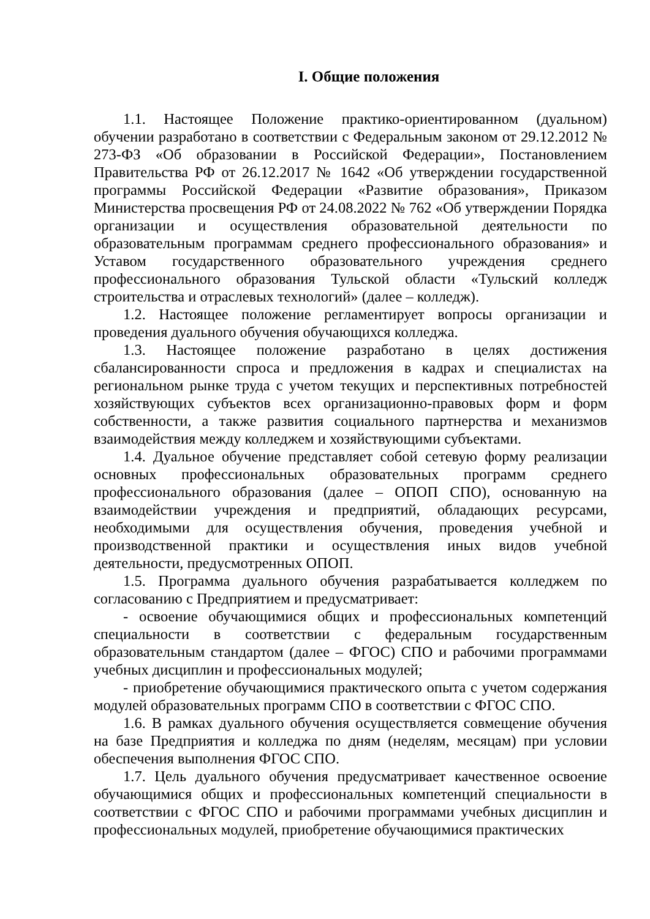I. Общие положения
1.1. Настоящее Положение практико-ориентированном (дуальном) обучении разработано в соответствии с Федеральным законом от 29.12.2012 № 273-ФЗ «Об образовании в Российской Федерации», Постановлением Правительства РФ от 26.12.2017 № 1642 «Об утверждении государственной программы Российской Федерации «Развитие образования», Приказом Министерства просвещения РФ от 24.08.2022 № 762 «Об утверждении Порядка организации и осуществления образовательной деятельности по образовательным программам среднего профессионального образования» и Уставом государственного образовательного учреждения среднего профессионального образования Тульской области «Тульский колледж строительства и отраслевых технологий» (далее – колледж).
1.2. Настоящее положение регламентирует вопросы организации и проведения дуального обучения обучающихся колледжа.
1.3. Настоящее положение разработано в целях достижения сбалансированности спроса и предложения в кадрах и специалистах на региональном рынке труда с учетом текущих и перспективных потребностей хозяйствующих субъектов всех организационно-правовых форм и форм собственности, а также развития социального партнерства и механизмов взаимодействия между колледжем и хозяйствующими субъектами.
1.4. Дуальное обучение представляет собой сетевую форму реализации основных профессиональных образовательных программ среднего профессионального образования (далее – ОПОП СПО), основанную на взаимодействии учреждения и предприятий, обладающих ресурсами, необходимыми для осуществления обучения, проведения учебной и производственной практики и осуществления иных видов учебной деятельности, предусмотренных ОПОП.
1.5. Программа дуального обучения разрабатывается колледжем по согласованию с Предприятием и предусматривает:
- освоение обучающимися общих и профессиональных компетенций специальности в соответствии с федеральным государственным образовательным стандартом (далее – ФГОС) СПО и рабочими программами учебных дисциплин и профессиональных модулей;
- приобретение обучающимися практического опыта с учетом содержания модулей образовательных программ СПО в соответствии с ФГОС СПО.
1.6. В рамках дуального обучения осуществляется совмещение обучения на базе Предприятия и колледжа по дням (неделям, месяцам) при условии обеспечения выполнения ФГОС СПО.
1.7. Цель дуального обучения предусматривает качественное освоение обучающимися общих и профессиональных компетенций специальности в соответствии с ФГОС СПО и рабочими программами учебных дисциплин и профессиональных модулей, приобретение обучающимися практических